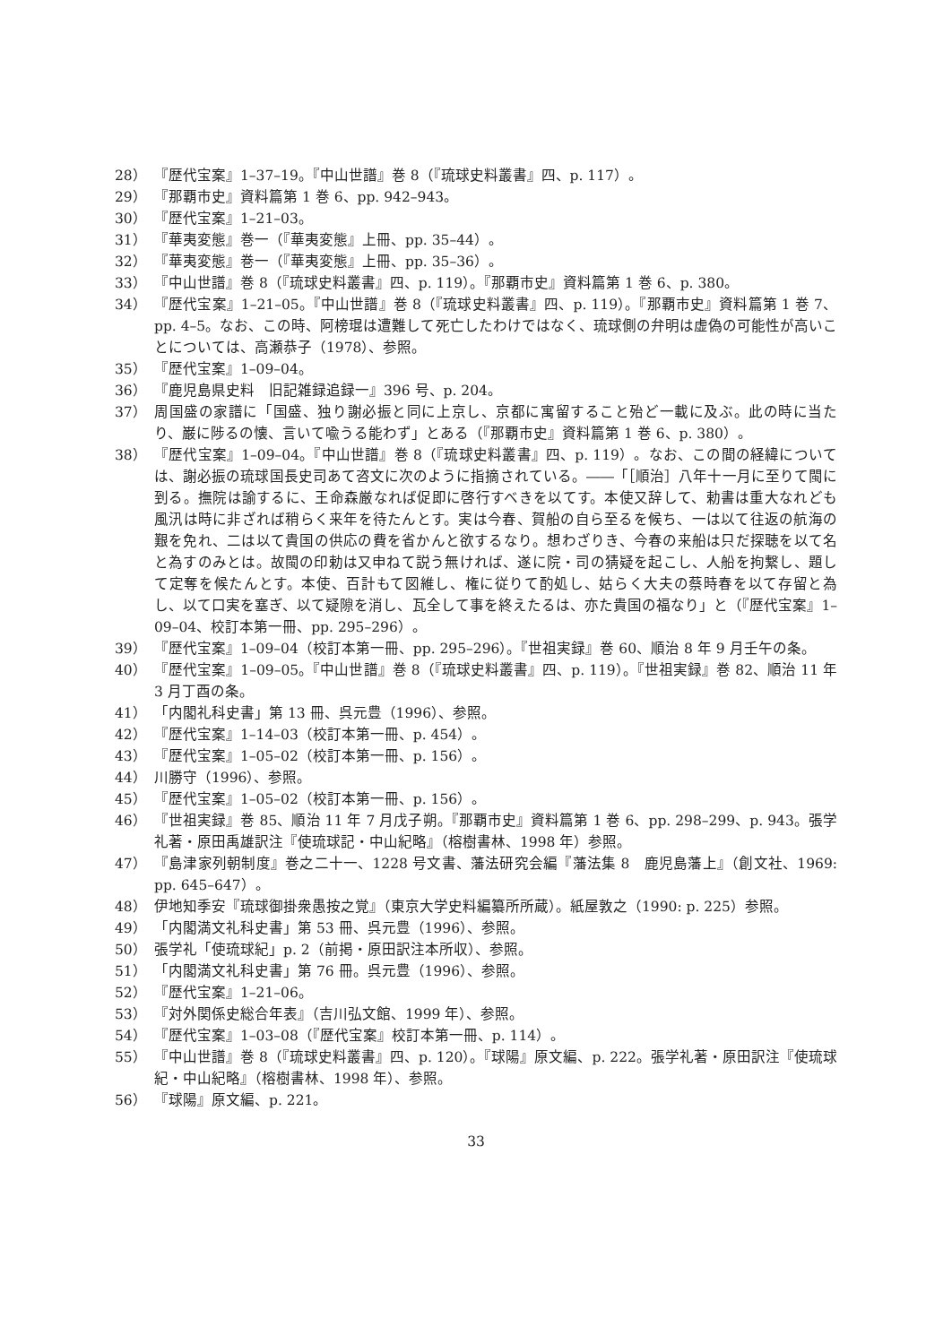28） 『歴代宝案』1–37–19。『中山世譜』巻 8（『琉球史料叢書』四、p. 117）。
29） 『那覇市史』資料篇第 1 巻 6、pp. 942–943。
30） 『歴代宝案』1–21–03。
31） 『華夷変態』巻一（『華夷変態』上冊、pp. 35–44）。
32） 『華夷変態』巻一（『華夷変態』上冊、pp. 35–36）。
33） 『中山世譜』巻 8（『琉球史料叢書』四、p. 119）。『那覇市史』資料篇第 1 巻 6、p. 380。
34） 『歴代宝案』1–21–05。『中山世譜』巻 8（『琉球史料叢書』四、p. 119）。『那覇市史』資料篇第 1 巻 7、pp. 4–5。なお、この時、阿榜琨は遭難して死亡したわけではなく、琉球側の弁明は虚偽の可能性が高いことについては、高瀬恭子（1978）、参照。
35） 『歴代宝案』1–09–04。
36） 『鹿児島県史料　旧記雑録追録一』396 号、p. 204。
37） 周国盛の家譜に「国盛、独り謝必振と同に上京し、京都に寓留すること殆ど一載に及ぶ。此の時に当たり、巌に陟るの懐、言いて喩うる能わず」とある（『那覇市史』資料篇第 1 巻 6、p. 380）。
38） 『歴代宝案』1–09–04。『中山世譜』巻 8（『琉球史料叢書』四、p. 119）。なお、この間の経緯については、謝必振の琉球国長史司あて咨文に次のように指摘されている。――「［順治］八年十一月に至りて閩に到る。撫院は諭するに、王命森厳なれば促即に啓行すべきを以てす。本使又辞して、勅書は重大なれども風汛は時に非ざれば稍らく来年を待たんとす。実は今春、賀船の自ら至るを候ち、一は以て往返の航海の艱を免れ、二は以て貴国の供応の費を省かんと欲するなり。想わざりき、今春の来船は只だ探聴を以て名と為すのみとは。故閩の印勅は又申ねて説う無ければ、遂に院・司の猜疑を起こし、人船を拘繋し、題して定奪を候たんとす。本使、百計もて図維し、権に従りて酌処し、姑らく大夫の蔡時春を以て存留と為し、以て口実を塞ぎ、以て疑隙を消し、瓦全して事を終えたるは、亦た貴国の福なり」と（『歴代宝案』1–09–04、校訂本第一冊、pp. 295–296）。
39） 『歴代宝案』1–09–04（校訂本第一冊、pp. 295–296）。『世祖実録』巻 60、順治 8 年 9 月壬午の条。
40） 『歴代宝案』1–09–05。『中山世譜』巻 8（『琉球史料叢書』四、p. 119）。『世祖実録』巻 82、順治 11 年 3 月丁酉の条。
41） 「内閣礼科史書」第 13 冊、呉元豊（1996）、参照。
42） 『歴代宝案』1–14–03（校訂本第一冊、p. 454）。
43） 『歴代宝案』1–05–02（校訂本第一冊、p. 156）。
44） 川勝守（1996）、参照。
45） 『歴代宝案』1–05–02（校訂本第一冊、p. 156）。
46） 『世祖実録』巻 85、順治 11 年 7 月戊子朔。『那覇市史』資料篇第 1 巻 6、pp. 298–299、p. 943。張学礼著・原田禹雄訳注『使琉球記・中山紀略』（榕樹書林、1998 年）参照。
47） 『島津家列朝制度』巻之二十一、1228 号文書、藩法研究会編『藩法集 8　鹿児島藩上』（創文社、1969: pp. 645–647）。
48） 伊地知季安『琉球御掛衆愚按之覚』（東京大学史料編纂所所蔵）。紙屋敦之（1990: p. 225）参照。
49） 「内閣満文礼科史書」第 53 冊、呉元豊（1996）、参照。
50） 張学礼「使琉球紀」p. 2（前掲・原田訳注本所収）、参照。
51） 「内閣満文礼科史書」第 76 冊。呉元豊（1996）、参照。
52） 『歴代宝案』1–21–06。
53） 『対外関係史総合年表』（吉川弘文館、1999 年）、参照。
54） 『歴代宝案』1–03–08（『歴代宝案』校訂本第一冊、p. 114）。
55） 『中山世譜』巻 8（『琉球史料叢書』四、p. 120）。『球陽』原文編、p. 222。張学礼著・原田訳注『使琉球紀・中山紀略』（榕樹書林、1998 年）、参照。
56） 『球陽』原文編、p. 221。
33